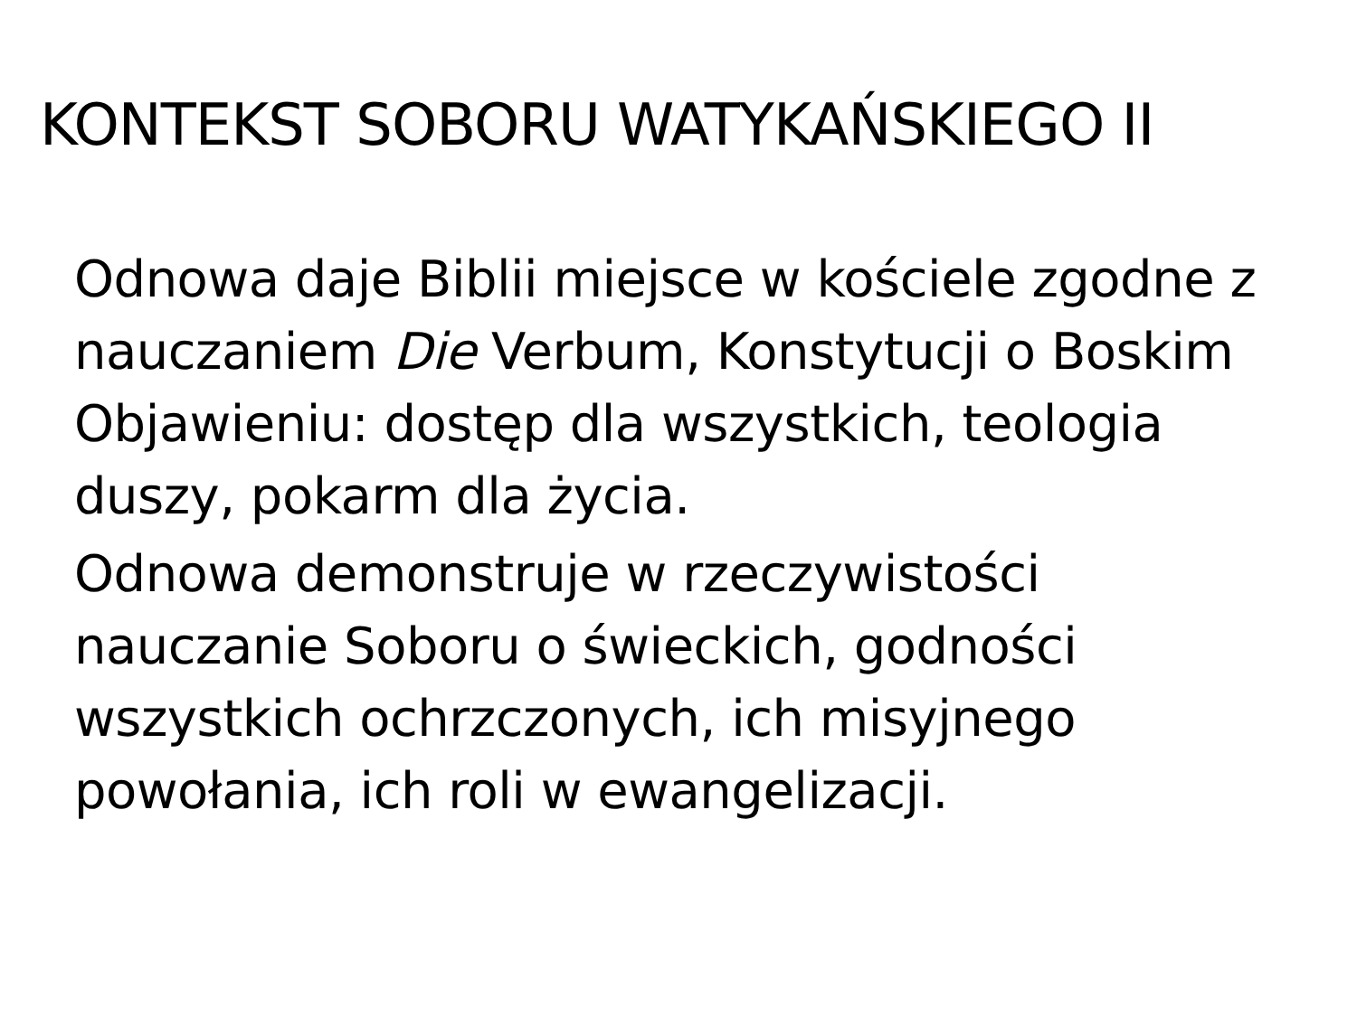KONTEKST SOBORU WATYKAŃSKIEGO II
Odnowa daje Biblii miejsce w kościele zgodne z nauczaniem Die Verbum, Konstytucji o Boskim Objawieniu: dostęp dla wszystkich, teologia duszy, pokarm dla życia.
Odnowa demonstruje w rzeczywistości nauczanie Soboru o świeckich, godności wszystkich ochrzczonych, ich misyjnego powołania, ich roli w ewangelizacji.